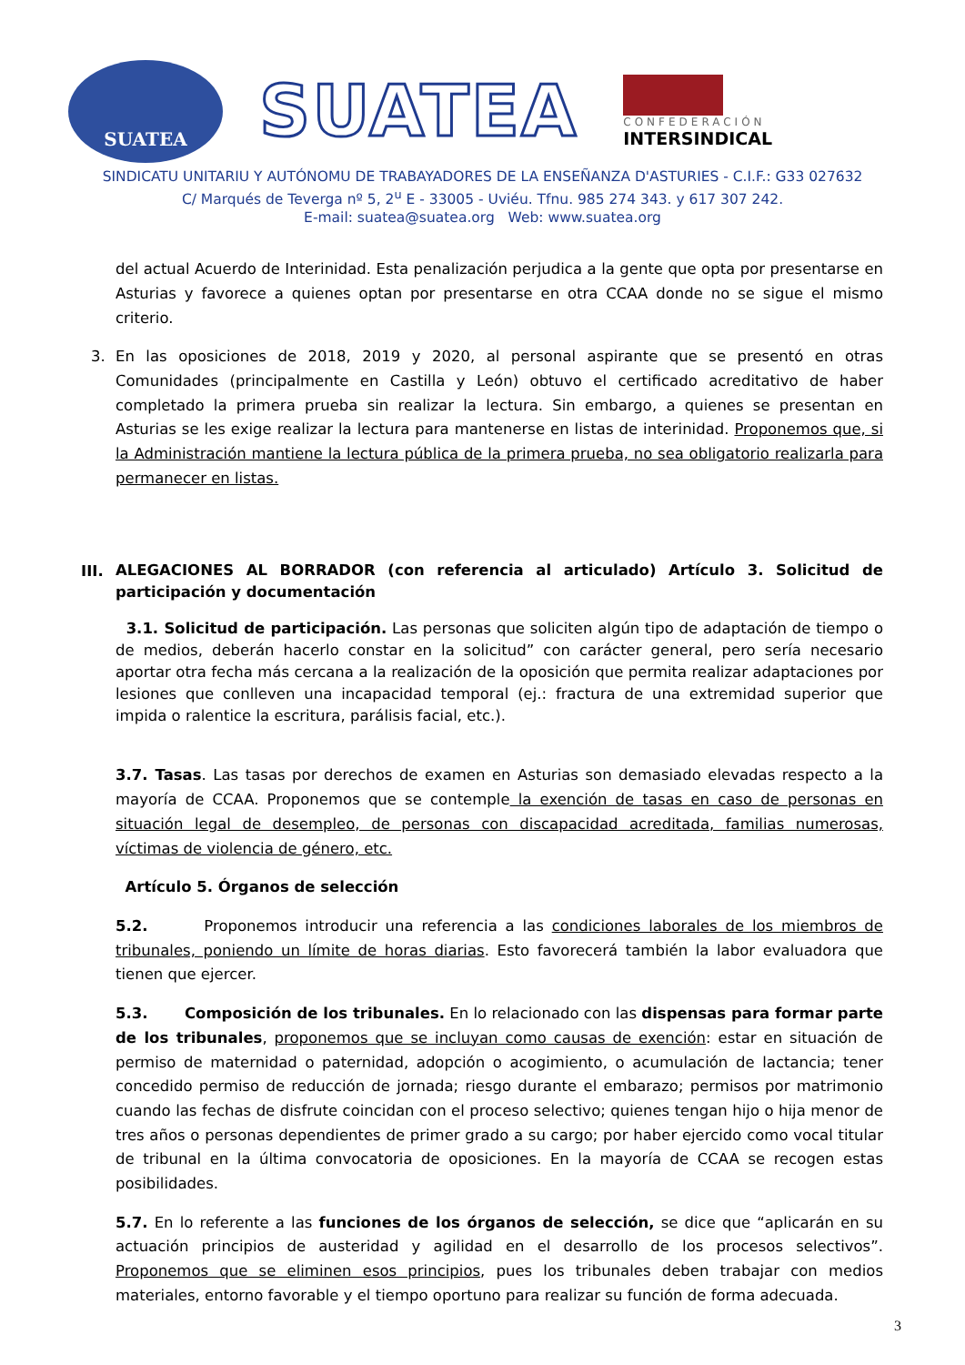SUATEA
SUATEA
CONFEDERACIÓN
INTERSINDICAL
SINDICATU UNITARIU Y AUTÓNOMU DE TRABAYADORES DE LA ENSEÑANZA D'ASTURIES - C.I.F.: G33 027632
C/ Marqués de Teverga nº 5, 2<sup>u</sup> E - 33005 - Uviéu. Tfnu. 985 274 343. y 617 307 242.
E-mail: suatea@suatea.org Web: www.suatea.org
del actual Acuerdo de Interinidad. Esta penalización perjudica a la gente que opta por presentarse en Asturias y favorece a quienes optan por presentarse en otra CCAA donde no se sigue el mismo criterio.
3. En las oposiciones de 2018, 2019 y 2020, al personal aspirante que se presentó en otras Comunidades (principalmente en Castilla y León) obtuvo el certificado acreditativo de haber completado la primera prueba sin realizar la lectura. Sin embargo, a quienes se presentan en Asturias se les exige realizar la lectura para mantenerse en listas de interinidad. Proponemos que, si la Administración mantiene la lectura pública de la primera prueba, no sea obligatorio realizarla para permanecer en listas.
III.
ALEGACIONES AL BORRADOR (con referencia al articulado) Artículo 3. Solicitud de participación y documentación
3.1. Solicitud de participación. Las personas que soliciten algún tipo de adaptación de tiempo o de medios, deberán hacerlo constar en la solicitud” con carácter general, pero sería necesario aportar otra fecha más cercana a la realización de la oposición que permita realizar adaptaciones por lesiones que conlleven una incapacidad temporal (ej.: fractura de una extremidad superior que impida o ralentice la escritura, parálisis facial, etc.).
3.7. Tasas. Las tasas por derechos de examen en Asturias son demasiado elevadas respecto a la mayoría de CCAA. Proponemos que se contemple la exención de tasas en caso de personas en situación legal de desempleo, de personas con discapacidad acreditada, familias numerosas, víctimas de violencia de género, etc.
Artículo 5. Órganos de selección
5.2. Proponemos introducir una referencia a las condiciones laborales de los miembros de tribunales, poniendo un límite de horas diarias. Esto favorecerá también la labor evaluadora que tienen que ejercer.
5.3. Composición de los tribunales. En lo relacionado con las dispensas para formar parte de los tribunales, proponemos que se incluyan como causas de exención: estar en situación de permiso de maternidad o paternidad, adopción o acogimiento, o acumulación de lactancia; tener concedido permiso de reducción de jornada; riesgo durante el embarazo; permisos por matrimonio cuando las fechas de disfrute coincidan con el proceso selectivo; quienes tengan hijo o hija menor de tres años o personas dependientes de primer grado a su cargo; por haber ejercido como vocal titular de tribunal en la última convocatoria de oposiciones. En la mayoría de CCAA se recogen estas posibilidades.
5.7. En lo referente a las funciones de los órganos de selección, se dice que “aplicarán en su actuación principios de austeridad y agilidad en el desarrollo de los procesos selectivos”. Proponemos que se eliminen esos principios, pues los tribunales deben trabajar con medios materiales, entorno favorable y el tiempo oportuno para realizar su función de forma adecuada.
3